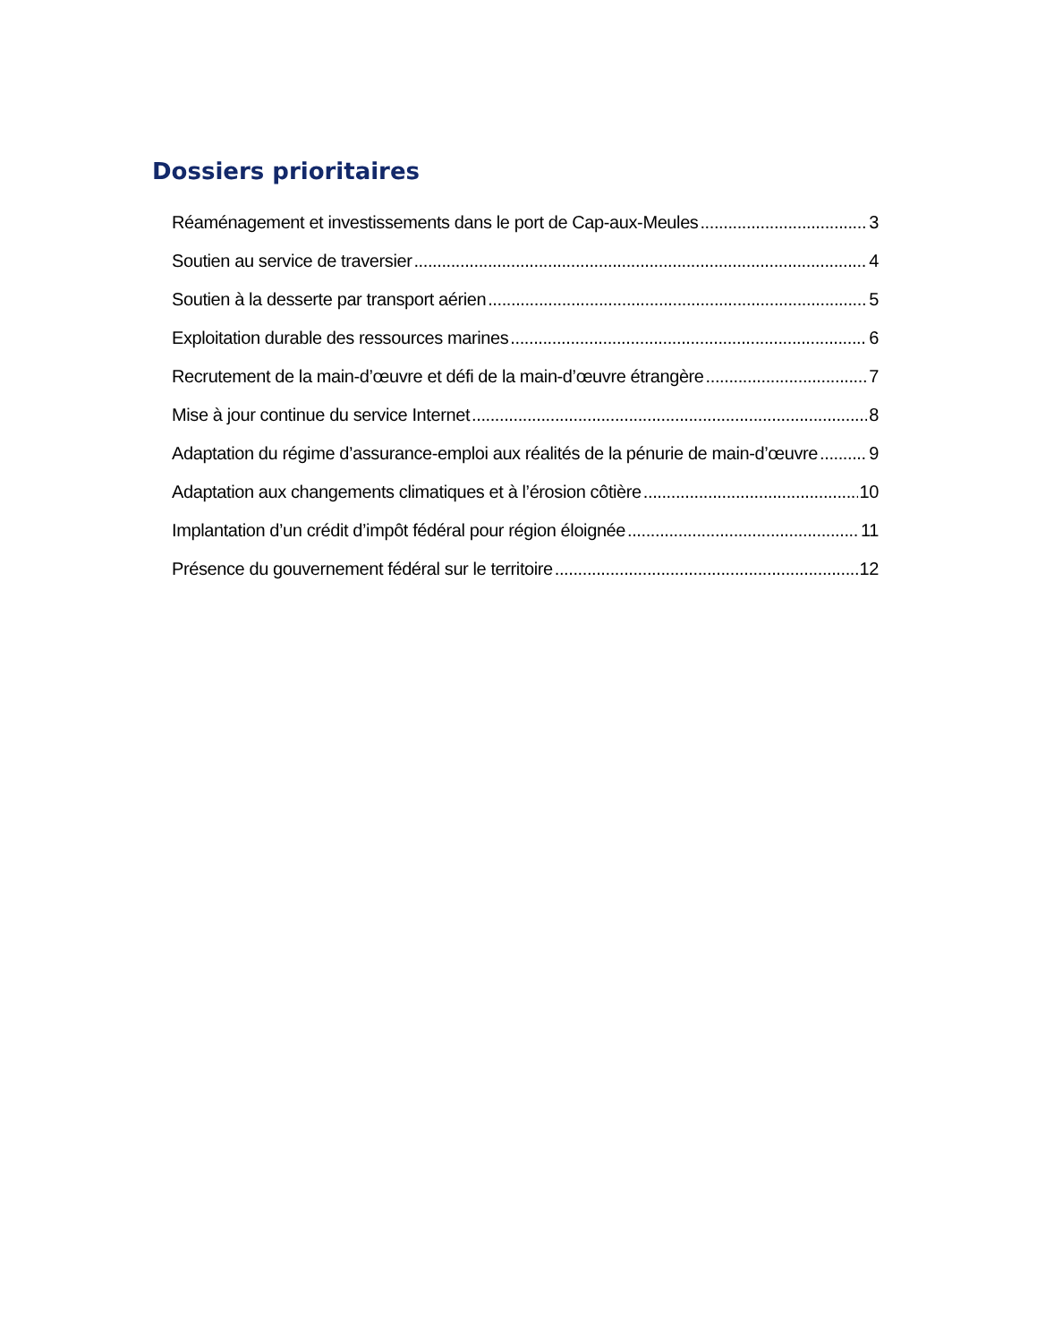Dossiers prioritaires
Réaménagement et investissements dans le port de Cap-aux-Meules 3
Soutien au service de traversier 4
Soutien à la desserte par transport aérien 5
Exploitation durable des ressources marines 6
Recrutement de la main-d’œuvre et défi de la main-d’œuvre étrangère 7
Mise à jour continue du service Internet 8
Adaptation du régime d’assurance-emploi aux réalités de la pénurie de main-d’œuvre 9
Adaptation aux changements climatiques et à l’érosion côtière 10
Implantation d’un crédit d’impôt fédéral pour région éloignée 11
Présence du gouvernement fédéral sur le territoire 12